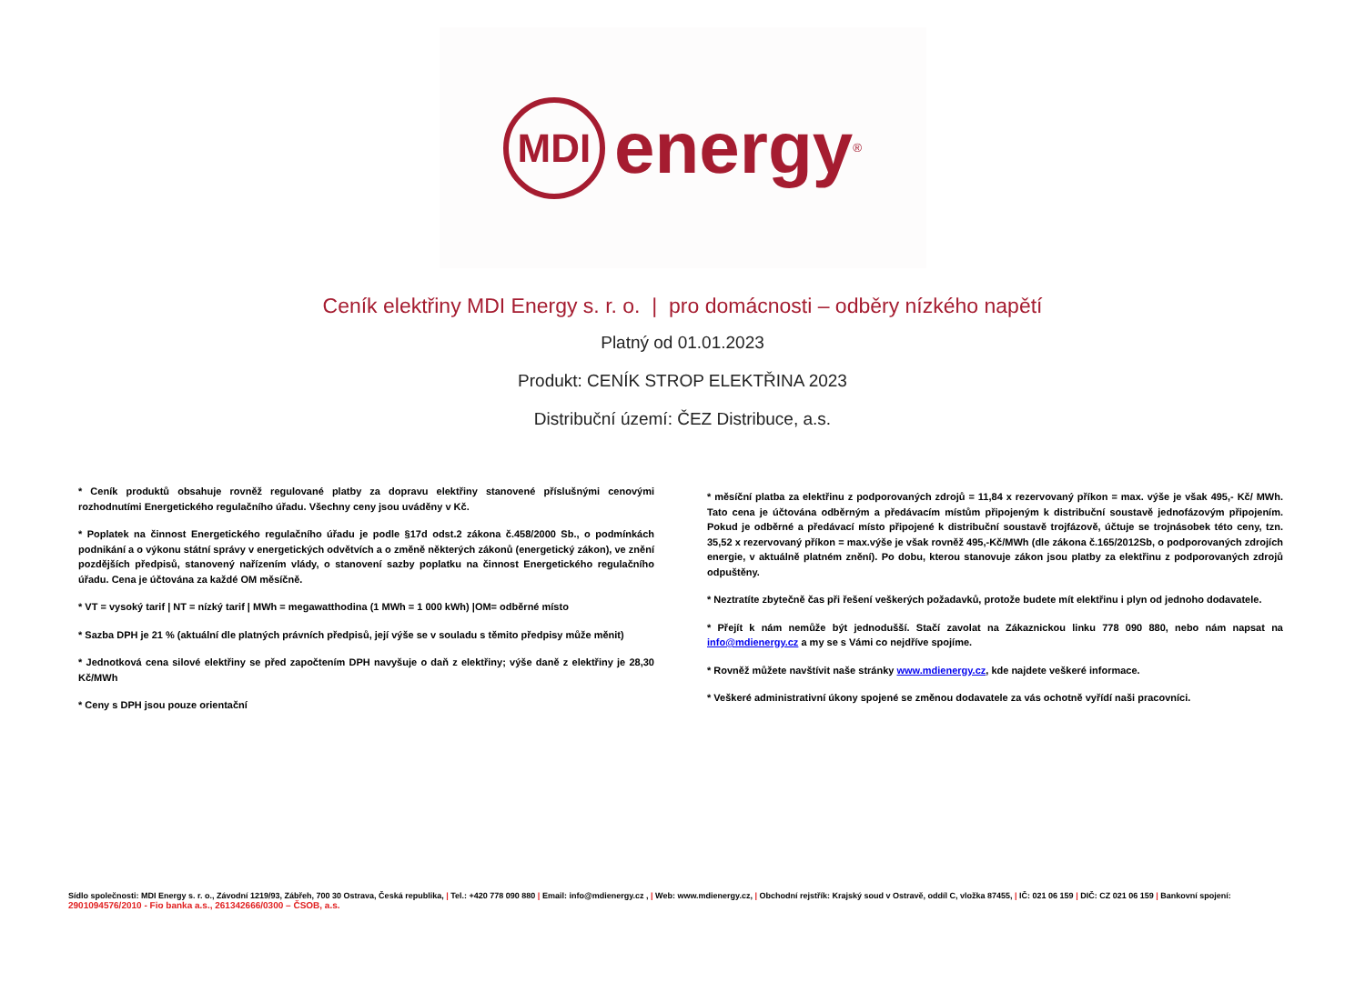MDI
energy<sup>®</sup>
Ceník elektřiny MDI Energy s. r. o. | pro domácnosti – odběry nízkého napětí
Platný od 01.01.2023
Produkt: CENÍK STROP ELEKTŘINA 2023
Distribuční území: ČEZ Distribuce, a.s.
* Ceník produktů obsahuje rovněž regulované platby za dopravu elektřiny stanovené příslušnými cenovými rozhodnutími Energetického regulačního úřadu. Všechny ceny jsou uváděny v Kč.
* Poplatek na činnost Energetického regulačního úřadu je podle §17d odst.2 zákona č.458/2000 Sb., o podmínkách podnikání a o výkonu státní správy v energetických odvětvích a o změně některých zákonů (energetický zákon), ve znění pozdějších předpisů, stanovený nařízením vlády, o stanovení sazby poplatku na činnost Energetického regulačního úřadu. Cena je účtována za každé OM měsíčně.
* VT = vysoký tarif | NT = nízký tarif | MWh = megawatthodina (1 MWh = 1 000 kWh) |OM= odběrné místo
* Sazba DPH je 21 % (aktuální dle platných právních předpisů, její výše se v souladu s těmito předpisy může měnit)
* Jednotková cena silové elektřiny se před započtením DPH navyšuje o daň z elektřiny; výše daně z elektřiny je 28,30 Kč/MWh
* Ceny s DPH jsou pouze orientační
* měsíční platba za elektřinu z podporovaných zdrojů = 11,84 x rezervovaný příkon = max. výše je však 495,- Kč/ MWh. Tato cena je účtována odběrným a předávacím místům připojeným k distribuční soustavě jednofázovým připojením. Pokud je odběrné a předávací místo připojené k distribuční soustavě trojfázově, účtuje se trojnásobek této ceny, tzn. 35,52 x rezervovaný příkon = max.výše je však rovněž 495,-Kč/MWh (dle zákona č.165/2012Sb, o podporovaných zdrojích energie, v aktuálně platném znění). Po dobu, kterou stanovuje zákon jsou platby za elektřinu z podporovaných zdrojů odpuštěny.
* Neztratíte zbytečně čas při řešení veškerých požadavků, protože budete mít elektřinu i plyn od jednoho dodavatele.
* Přejít k nám nemůže být jednodušší. Stačí zavolat na Zákaznickou linku 778 090 880, nebo nám napsat na info@mdienergy.cz a my se s Vámi co nejdříve spojíme.
* Rovněž můžete navštívit naše stránky www.mdienergy.cz, kde najdete veškeré informace.
* Veškeré administrativní úkony spojené se změnou dodavatele za vás ochotně vyřídí naši pracovníci.
Sídlo společnosti: MDI Energy s. r. o., Závodní 1219/93, Zábřeh, 700 30 Ostrava, Česká republika, | Tel.: +420 778 090 880 | Email: info@mdienergy.cz , | Web: www.mdienergy.cz, | Obchodní rejstřík: Krajský soud v Ostravě, oddíl C, vložka 87455, | IČ: 021 06 159 | DIČ: CZ 021 06 159 | Bankovní spojení:
2901094576/2010 - Fio banka a.s., 261342666/0300 – ČSOB, a.s.